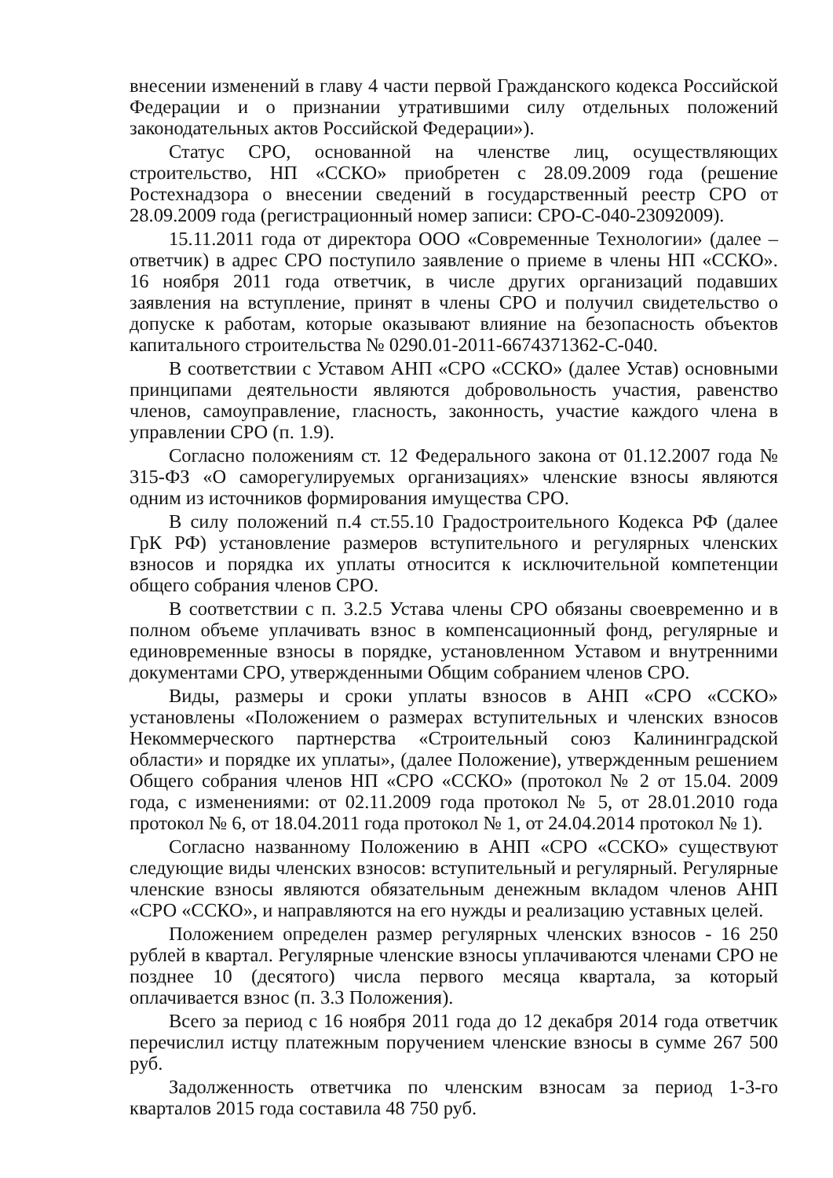внесении изменений в главу 4 части первой Гражданского кодекса Российской Федерации и о признании утратившими силу отдельных положений законодательных актов Российской Федерации»).
Статус СРО, основанной на членстве лиц, осуществляющих строительство, НП «ССКО» приобретен с 28.09.2009 года (решение Ростехнадзора о внесении сведений в государственный реестр СРО от 28.09.2009 года (регистрационный номер записи: СРО-С-040-23092009).
15.11.2011 года от директора ООО «Современные Технологии» (далее – ответчик) в адрес СРО поступило заявление о приеме в члены НП «ССКО». 16 ноября 2011 года ответчик, в числе других организаций подавших заявления на вступление, принят в члены СРО и получил свидетельство о допуске к работам, которые оказывают влияние на безопасность объектов капитального строительства № 0290.01-2011-6674371362-С-040.
В соответствии с Уставом АНП «СРО «ССКО» (далее Устав) основными принципами деятельности являются добровольность участия, равенство членов, самоуправление, гласность, законность, участие каждого члена в управлении СРО (п. 1.9).
Согласно положениям ст. 12 Федерального закона от 01.12.2007 года № 315-ФЗ «О саморегулируемых организациях» членские взносы являются одним из источников формирования имущества СРО.
В силу положений п.4 ст.55.10 Градостроительного Кодекса РФ (далее ГрК РФ) установление размеров вступительного и регулярных членских взносов и порядка их уплаты относится к исключительной компетенции общего собрания членов СРО.
В соответствии с п. 3.2.5 Устава члены СРО обязаны своевременно и в полном объеме уплачивать взнос в компенсационный фонд, регулярные и единовременные взносы в порядке, установленном Уставом и внутренними документами СРО, утвержденными Общим собранием членов СРО.
Виды, размеры и сроки уплаты взносов в АНП «СРО «ССКО» установлены «Положением о размерах вступительных и членских взносов Некоммерческого партнерства «Строительный союз Калининградской области» и порядке их уплаты», (далее Положение), утвержденным решением Общего собрания членов НП «СРО «ССКО» (протокол № 2 от 15.04. 2009 года, с изменениями: от 02.11.2009 года протокол № 5, от 28.01.2010 года протокол № 6, от 18.04.2011 года протокол № 1, от 24.04.2014 протокол № 1).
Согласно названному Положению в АНП «СРО «ССКО» существуют следующие виды членских взносов: вступительный и регулярный. Регулярные членские взносы являются обязательным денежным вкладом членов АНП «СРО «ССКО», и направляются на его нужды и реализацию уставных целей.
Положением определен размер регулярных членских взносов - 16 250 рублей в квартал. Регулярные членские взносы уплачиваются членами СРО не позднее 10 (десятого) числа первого месяца квартала, за который оплачивается взнос (п. 3.3 Положения).
Всего за период с 16 ноября 2011 года до 12 декабря 2014 года ответчик перечислил истцу платежным поручением членские взносы в сумме 267 500 руб.
Задолженность ответчика по членским взносам за период 1-3-го кварталов 2015 года составила 48 750 руб.